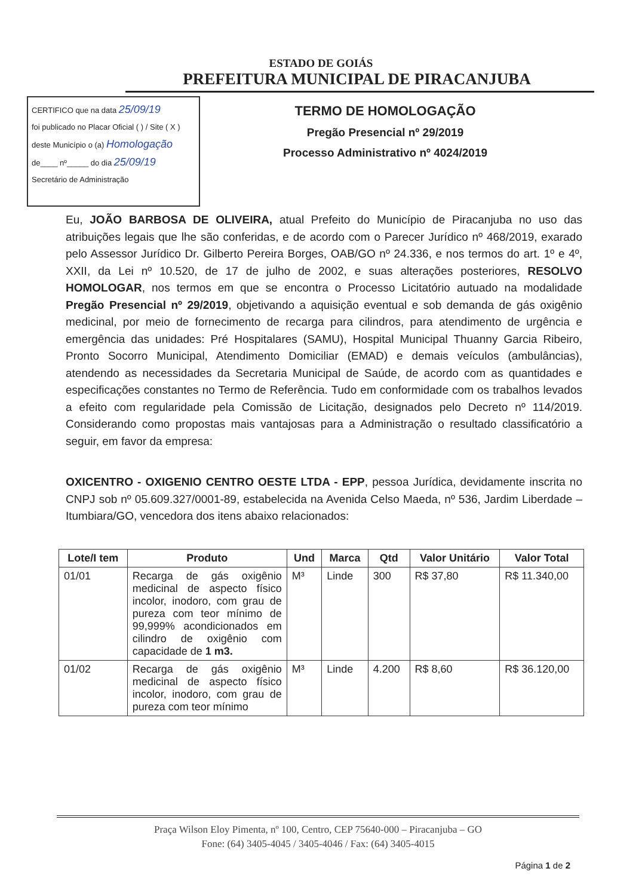ESTADO DE GOIÁS
PREFEITURA MUNICIPAL DE PIRACANJUBA
CERTIFICO que na data 25/09/19
foi publicado no Placar Oficial ( ) / Site ( X )
deste Município o (a) Homologação
de____ nº_____ do dia 25/09/19
Secretário de Administração
TERMO DE HOMOLOGAÇÃO
Pregão Presencial nº 29/2019
Processo Administrativo nº 4024/2019
Eu, JOÃO BARBOSA DE OLIVEIRA, atual Prefeito do Município de Piracanjuba no uso das atribuições legais que lhe são conferidas, e de acordo com o Parecer Jurídico nº 468/2019, exarado pelo Assessor Jurídico Dr. Gilberto Pereira Borges, OAB/GO nº 24.336, e nos termos do art. 1º e 4º, XXII, da Lei nº 10.520, de 17 de julho de 2002, e suas alterações posteriores, RESOLVO HOMOLOGAR, nos termos em que se encontra o Processo Licitatório autuado na modalidade Pregão Presencial nº 29/2019, objetivando a aquisição eventual e sob demanda de gás oxigênio medicinal, por meio de fornecimento de recarga para cilindros, para atendimento de urgência e emergência das unidades: Pré Hospitalares (SAMU), Hospital Municipal Thuanny Garcia Ribeiro, Pronto Socorro Municipal, Atendimento Domiciliar (EMAD) e demais veículos (ambulâncias), atendendo as necessidades da Secretaria Municipal de Saúde, de acordo com as quantidades e especificações constantes no Termo de Referência. Tudo em conformidade com os trabalhos levados a efeito com regularidade pela Comissão de Licitação, designados pelo Decreto nº 114/2019. Considerando como propostas mais vantajosas para a Administração o resultado classificatório a seguir, em favor da empresa:
OXICENTRO - OXIGENIO CENTRO OESTE LTDA - EPP, pessoa Jurídica, devidamente inscrita no CNPJ sob nº 05.609.327/0001-89, estabelecida na Avenida Celso Maeda, nº 536, Jardim Liberdade – Itumbiara/GO, vencedora dos itens abaixo relacionados:
| Lote/I tem | Produto | Und | Marca | Qtd | Valor Unitário | Valor Total |
| --- | --- | --- | --- | --- | --- | --- |
| 01/01 | Recarga de gás oxigênio medicinal de aspecto físico incolor, inodoro, com grau de pureza com teor mínimo de 99,999% acondicionados em cilindro de oxigênio com capacidade de 1 m3. | M³ | Linde | 300 | R$ 37,80 | R$ 11.340,00 |
| 01/02 | Recarga de gás oxigênio medicinal de aspecto físico incolor, inodoro, com grau de pureza com teor mínimo | M³ | Linde | 4.200 | R$ 8,60 | R$ 36.120,00 |
Praça Wilson Eloy Pimenta, nº 100, Centro, CEP 75640-000 – Piracanjuba – GO
Fone: (64) 3405-4045 / 3405-4046 / Fax: (64) 3405-4015
Página 1 de 2